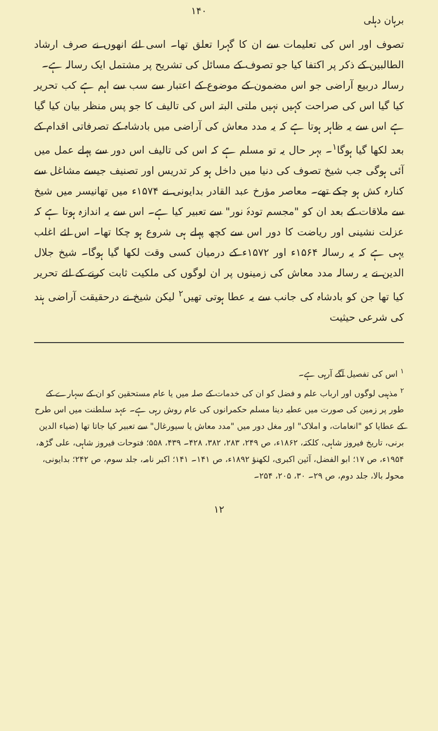برہان دہلی ۱۴۰
تصوف اور اس کی تعلیمات سے ان کا گہرا تعلق تھا۔ اسی لئے انھوں نے صرف ارشاد الطالبین کے ذکر پر اکتفا کیا جو تصوف کے مسائل کی تشریح پر مشتمل ایک رسالہ ہے۔
رسالہ دربیع آراضی جو اس مضمون کے موضوع کے اعتبار سے سب سے اہم ہے کب تحریر کیا گیا اس کی صراحت کہیں نہیں ملتی البتہ اس کی تالیف کا جو پس منظر بیان کیا گیا ہے اس سے یہ ظاہر ہوتا ہے کہ یہ مدد معاش کی آراضی میں بادشاہ کے تصرفاتی اقدام کے بعد لکھا گیا ہوگا<sup>۱</sup>۔ بہر حال یہ تو مسلم ہے کہ اس کی تالیف اس دور سے پہلے عمل میں آئی ہوگی جب شیخ تصوف کی دنیا میں داخل ہو کر تدریس اور تصنیف جیسے مشاغل سے کنارہ کش ہو چکے تھے۔ معاصر مؤرخ عبد القادر بدایونی نے ۱۵۷۴ء میں تھانیسر میں شیخ سے ملاقات کے بعد ان کو "مجسم تودۂ نور" سے تعبیر کیا ہے۔ اس سے یہ اندازہ ہوتا ہے کہ عزلت نشینی اور ریاضت کا دور اس سے کچھ پہلے ہی شروع ہو چکا تھا۔ اس لئے اغلب یہی ہے کہ یہ رسالہ ۱۵۶۴ء اور ۱۵۷۲ء کے درمیان کسی وقت لکھا گیا ہوگا۔ شیخ جلال الدین نے یہ رسالہ مدد معاش کی زمینوں پر ان لوگوں کی ملکیت ثابت کرنے کے لئے تحریر کیا تھا جن کو بادشاہ کی جانب سے یہ عطا ہوتی تھیں<sup>۲</sup> لیکن شیخ نے درحقیقت آراضی ہند کی شرعی حیثیت
<sup>۱</sup> اس کی تفصیل آگے آرہی ہے۔
<sup>۲</sup> مذہبی لوگوں اور ارباب علم و فضل کو ان کی خدمات کے صلہ میں یا عام مستحقین کو ان کے سہارے کے طور پر زمین کی صورت میں عطیہ دینا مسلم حکمرانوں کی عام روش رہی ہے۔ عہد سلطنت میں اس طرح کے عطایا کو "انعامات، و املاک" اور مغل دور میں "مدد معاش یا سیورغال" سے تعبیر کیا جاتا تھا (ضیاء الدین برنی، تاریخ فیروز شاہی، کلکتہ، ۱۸۶۲ء، ص ۲۴۹، ۲۸۳، ۳۸۲، ۴۲۸۔ ۴۳۹، ۵۵۸؛ فتوحات فیروز شاہی، علی گڑھ، ۱۹۵۴ء، ص ۱۷؛ ابو الفضل، آئین اکبری، لکھنؤ ۱۸۹۲ء، ص ۱۴۱۔ ۱۴۱؛ اکبر نامہ، جلد سوم، ص ۲۴۲؛ بدایونی، محولہ بالا، جلد دوم، ص ۲۹۔ ۳۰، ۲۰۵، ۲۵۴۔
۱۲